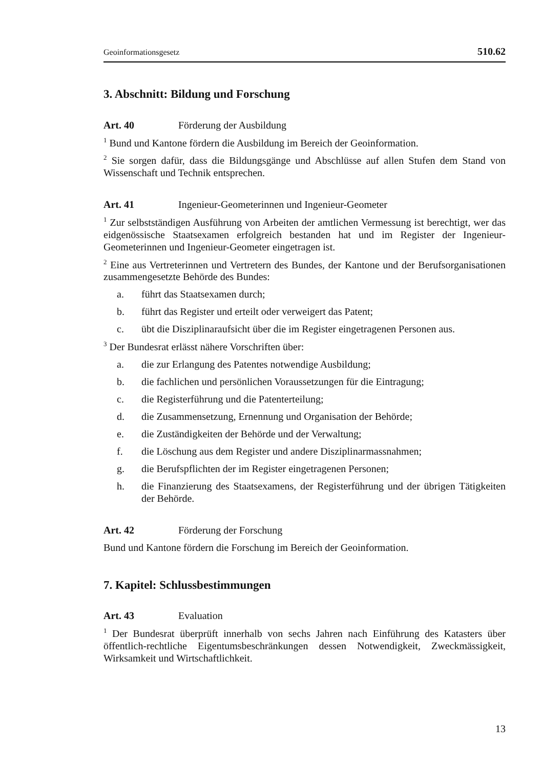Geoinformationsgesetz 510.62
3. Abschnitt: Bildung und Forschung
Art. 40 Förderung der Ausbildung
<sup>1</sup> Bund und Kantone fördern die Ausbildung im Bereich der Geoinformation.
<sup>2</sup> Sie sorgen dafür, dass die Bildungsgänge und Abschlüsse auf allen Stufen dem Stand von Wissenschaft und Technik entsprechen.
Art. 41 Ingenieur-Geometerinnen und Ingenieur-Geometer
<sup>1</sup> Zur selbstständigen Ausführung von Arbeiten der amtlichen Vermessung ist be­rechtigt, wer das eidgenössische Staatsexamen erfolgreich bestanden hat und im Register der Ingenieur-Geometerinnen und Ingenieur-Geometer eingetragen ist.
<sup>2</sup> Eine aus Vertreterinnen und Vertretern des Bundes, der Kantone und der Berufs­organisationen zusammengesetzte Behörde des Bundes:
a. führt das Staatsexamen durch;
b. führt das Register und erteilt oder verweigert das Patent;
c. übt die Disziplinaraufsicht über die im Register eingetragenen Personen aus.
<sup>3</sup> Der Bundesrat erlässt nähere Vorschriften über:
a. die zur Erlangung des Patentes notwendige Ausbildung;
b. die fachlichen und persönlichen Voraussetzungen für die Eintragung;
c. die Registerführung und die Patenterteilung;
d. die Zusammensetzung, Ernennung und Organisation der Behörde;
e. die Zuständigkeiten der Behörde und der Verwaltung;
f. die Löschung aus dem Register und andere Disziplinarmassnahmen;
g. die Berufspflichten der im Register eingetragenen Personen;
h. die Finanzierung des Staatsexamens, der Registerführung und der übrigen Tätigkeiten der Behörde.
Art. 42 Förderung der Forschung
Bund und Kantone fördern die Forschung im Bereich der Geoinformation.
7. Kapitel: Schlussbestimmungen
Art. 43 Evaluation
<sup>1</sup> Der Bundesrat überprüft innerhalb von sechs Jahren nach Einführung des Katasters über öffentlich-rechtliche Eigentumsbeschränkungen dessen Notwendigkeit, Zweck­mässigkeit, Wirksamkeit und Wirtschaftlichkeit.
13